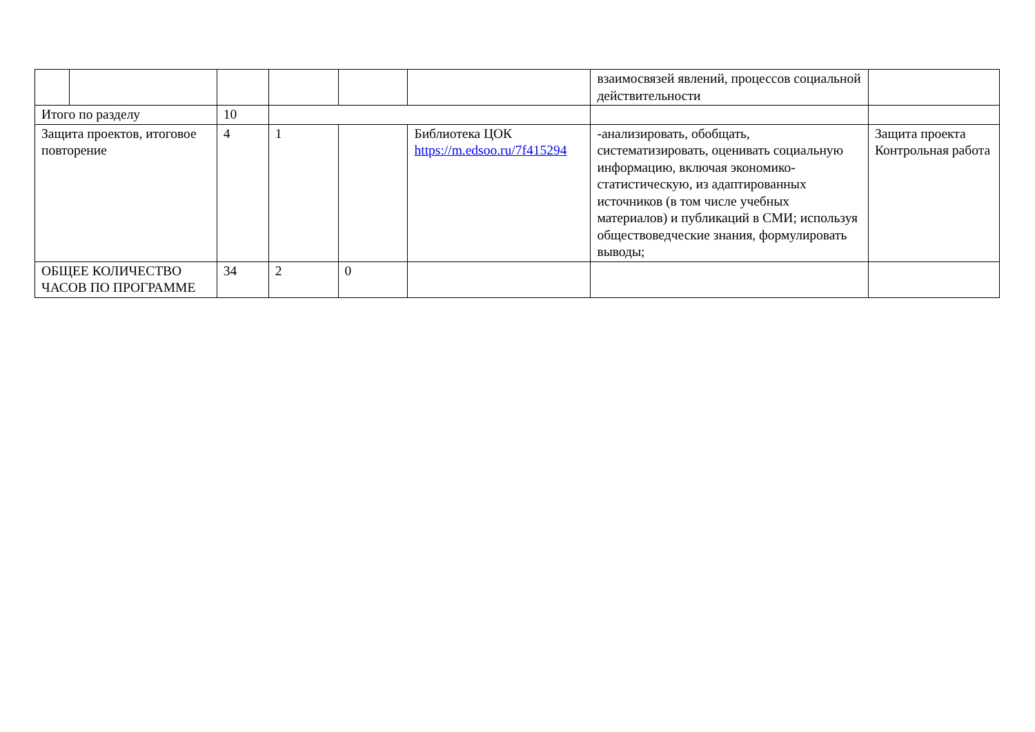| | | | | | | взаимосвязей явлений, процессов социальной действительности | |
| Итого по разделу | | 10 | | | | | |
| Защита проектов, итоговое повторение | | 4 | 1 | | Библиотека ЦОК https://m.edsoo.ru/7f415294 | -анализировать, обобщать, систематизировать, оценивать социальную информацию, включая экономико-статистическую, из адаптированных источников (в том числе учебных материалов) и публикаций в СМИ; используя обществоведческие знания, формулировать выводы; | Защита проекта Контрольная работа |
| ОБЩЕЕ КОЛИЧЕСТВО ЧАСОВ ПО ПРОГРАММЕ | | 34 | 2 | 0 | | | |